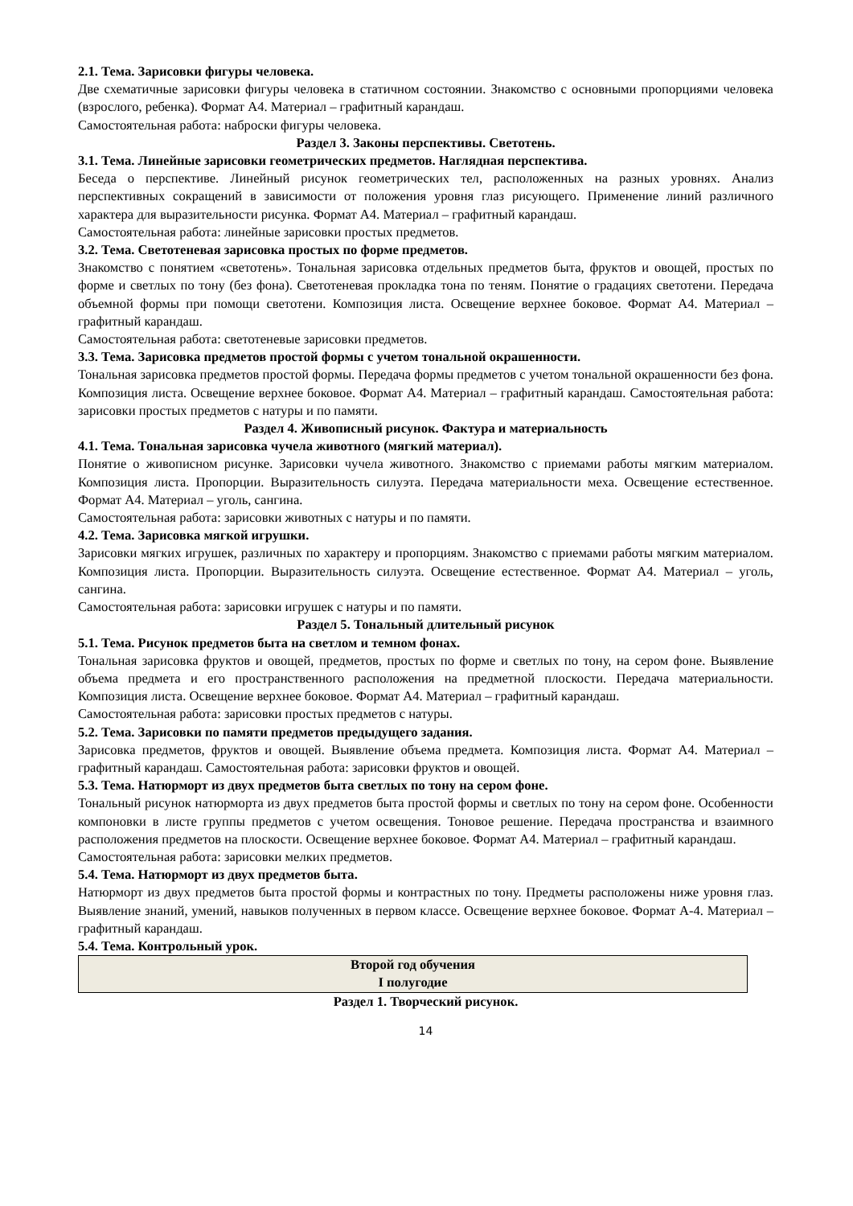2.1. Тема. Зарисовки фигуры человека.
Две схематичные зарисовки фигуры человека в статичном состоянии. Знакомство с основными пропорциями человека (взрослого, ребенка). Формат А4. Материал – графитный карандаш.
Самостоятельная работа: наброски фигуры человека.
Раздел 3. Законы перспективы. Светотень.
3.1. Тема. Линейные зарисовки геометрических предметов. Наглядная перспектива.
Беседа о перспективе. Линейный рисунок геометрических тел, расположенных на разных уровнях. Анализ перспективных сокращений в зависимости от положения уровня глаз рисующего. Применение линий различного характера для выразительности рисунка. Формат А4. Материал – графитный карандаш.
Самостоятельная работа: линейные зарисовки простых предметов.
3.2. Тема. Светотеневая зарисовка простых по форме предметов.
Знакомство с понятием «светотень». Тональная зарисовка отдельных предметов быта, фруктов и овощей, простых по форме и светлых по тону (без фона). Светотеневая прокладка тона по теням. Понятие о градациях светотени. Передача объемной формы при помощи светотени. Композиция листа. Освещение верхнее боковое. Формат А4. Материал – графитный карандаш.
Самостоятельная работа: светотеневые зарисовки предметов.
3.3. Тема. Зарисовка предметов простой формы с учетом тональной окрашенности.
Тональная зарисовка предметов простой формы. Передача формы предметов с учетом тональной окрашенности без фона. Композиция листа. Освещение верхнее боковое. Формат А4. Материал – графитный карандаш. Самостоятельная работа: зарисовки простых предметов с натуры и по памяти.
Раздел 4. Живописный рисунок. Фактура и материальность
4.1. Тема. Тональная зарисовка чучела животного (мягкий материал).
Понятие о живописном рисунке. Зарисовки чучела животного. Знакомство с приемами работы мягким материалом. Композиция листа. Пропорции. Выразительность силуэта. Передача материальности меха. Освещение естественное. Формат А4. Материал – уголь, сангина.
Самостоятельная работа: зарисовки животных с натуры и по памяти.
4.2. Тема. Зарисовка мягкой игрушки.
Зарисовки мягких игрушек, различных по характеру и пропорциям. Знакомство с приемами работы мягким материалом. Композиция листа. Пропорции. Выразительность силуэта. Освещение естественное. Формат А4. Материал – уголь, сангина.
Самостоятельная работа: зарисовки игрушек с натуры и по памяти.
Раздел 5. Тональный длительный рисунок
5.1. Тема. Рисунок предметов быта на светлом и темном фонах.
Тональная зарисовка фруктов и овощей, предметов, простых по форме и светлых по тону, на сером фоне. Выявление объема предмета и его пространственного расположения на предметной плоскости. Передача материальности. Композиция листа. Освещение верхнее боковое. Формат А4. Материал – графитный карандаш.
Самостоятельная работа: зарисовки простых предметов с натуры.
5.2. Тема. Зарисовки по памяти предметов предыдущего задания.
Зарисовка предметов, фруктов и овощей. Выявление объема предмета. Композиция листа. Формат А4. Материал – графитный карандаш. Самостоятельная работа: зарисовки фруктов и овощей.
5.3. Тема. Натюрморт из двух предметов быта светлых по тону на сером фоне.
Тональный рисунок натюрморта из двух предметов быта простой формы и светлых по тону на сером фоне. Особенности компоновки в листе группы предметов с учетом освещения. Тоновое решение. Передача пространства и взаимного расположения предметов на плоскости. Освещение верхнее боковое. Формат А4. Материал – графитный карандаш.
Самостоятельная работа: зарисовки мелких предметов.
5.4. Тема. Натюрморт из двух предметов быта.
Натюрморт из двух предметов быта простой формы и контрастных по тону. Предметы расположены ниже уровня глаз. Выявление знаний, умений, навыков полученных в первом классе. Освещение верхнее боковое. Формат А-4. Материал – графитный карандаш.
5.4. Тема. Контрольный урок.
Второй год обучения
I полугодие
Раздел 1. Творческий рисунок.
14